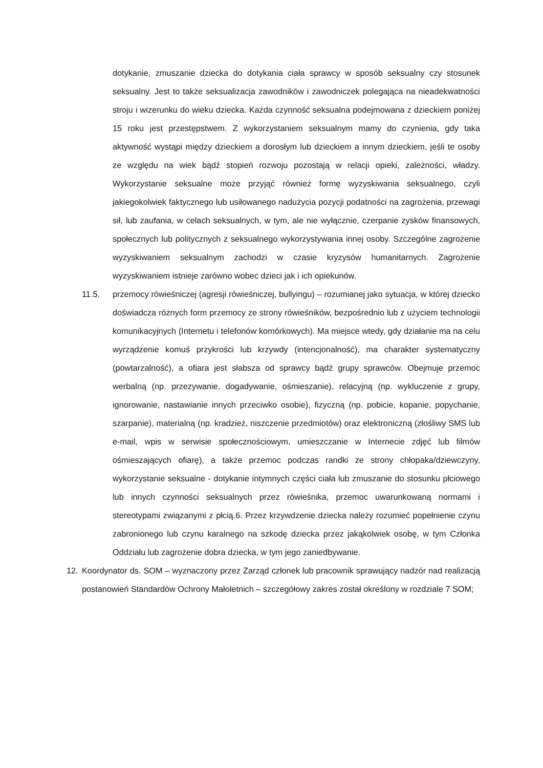dotykanie, zmuszanie dziecka do dotykania ciała sprawcy w sposób seksualny czy stosunek seksualny. Jest to także seksualizacja zawodników i zawodniczek polegająca na nieadekwatności stroju i wizerunku do wieku dziecka. Każda czynność seksualna podejmowana z dzieckiem poniżej 15 roku jest przestępstwem. Z wykorzystaniem seksualnym mamy do czynienia, gdy taka aktywność wystąpi między dzieckiem a dorosłym lub dzieckiem a innym dzieckiem, jeśli te osoby ze względu na wiek bądź stopień rozwoju pozostają w relacji opieki, zależności, władzy. Wykorzystanie seksualne może przyjąć również formę wyzyskiwania seksualnego, czyli jakiegokolwiek faktycznego lub usiłowanego nadużycia pozycji podatności na zagrożenia, przewagi sił, lub zaufania, w celach seksualnych, w tym, ale nie wyłącznie, czerpanie zysków finansowych, społecznych lub politycznych z seksualnego wykorzystywania innej osoby. Szczególne zagrożenie wyzyskiwaniem seksualnym zachodzi w czasie kryzysów humanitarnych. Zagrożenie wyzyskiwaniem istnieje zarówno wobec dzieci jak i ich opiekunów.
11.5. przemocy rówieśniczej (agresji rówieśniczej, bullyingu) – rozumianej jako sytuacja, w której dziecko doświadcza różnych form przemocy ze strony rówieśników, bezpośrednio lub z użyciem technologii komunikacyjnych (Internetu i telefonów komórkowych). Ma miejsce wtedy, gdy działanie ma na celu wyrządzenie komuś przykrości lub krzywdy (intencjonalność), ma charakter systematyczny (powtarzalność), a ofiara jest słabsza od sprawcy bądź grupy sprawców. Obejmuje przemoc werbalną (np. przezywanie, dogadywanie, ośmieszanie), relacyjną (np. wykluczenie z grupy, ignorowanie, nastawianie innych przeciwko osobie), fizyczną (np. pobicie, kopanie, popychanie, szarpanie), materialną (np. kradzież, niszczenie przedmiotów) oraz elektroniczną (złośliwy SMS lub e-mail, wpis w serwisie społecznościowym, umieszczanie w Internecie zdjęć lub filmów ośmieszających ofiarę), a także przemoc podczas randki ze strony chłopaka/dziewczyny, wykorzystanie seksualne - dotykanie intymnych części ciała lub zmuszanie do stosunku płciowego lub innych czynności seksualnych przez rówieśnika, przemoc uwarunkowaną normami i stereotypami związanymi z płcią.6. Przez krzywdzenie dziecka należy rozumieć popełnienie czynu zabronionego lub czynu karalnego na szkodę dziecka przez jakąkolwiek osobę, w tym Członka Oddziału lub zagrożenie dobra dziecka, w tym jego zaniedbywanie.
12. Koordynator ds. SOM – wyznaczony przez Zarząd członek lub pracownik sprawujący nadzór nad realizacją postanowień Standardów Ochrony Małoletnich – szczegółowy zakres został określony w rozdziale 7 SOM;